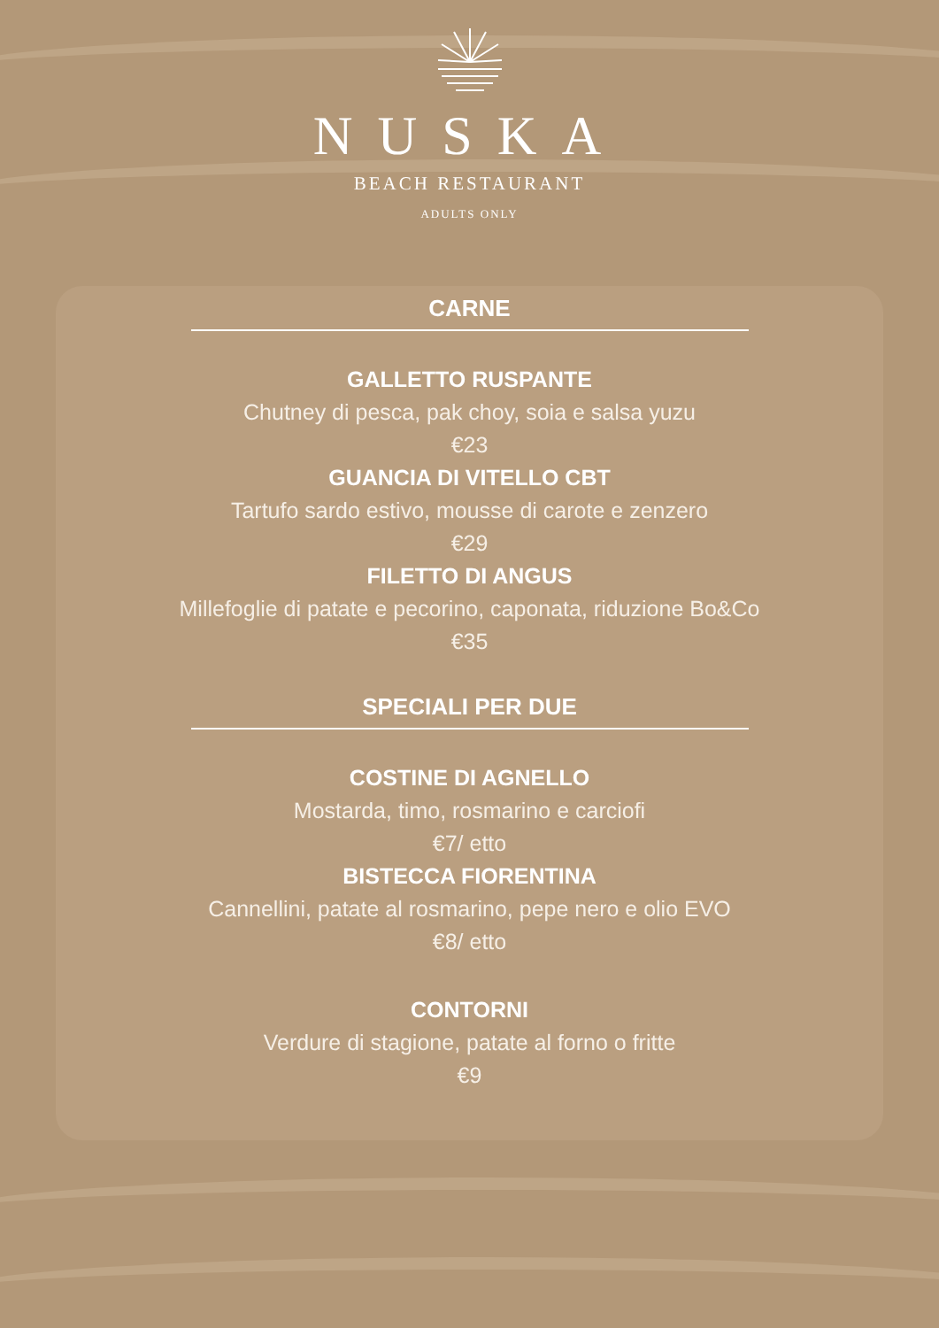NUSKA
BEACH RESTAURANT
ADULTS ONLY
CARNE
GALLETTO RUSPANTE
Chutney di pesca, pak choy, soia e salsa yuzu
€23
GUANCIA DI VITELLO CBT
Tartufo sardo estivo, mousse di carote e zenzero
€29
FILETTO DI ANGUS
Millefoglie di patate e pecorino, caponata, riduzione Bo&Co
€35
SPECIALI PER DUE
COSTINE DI AGNELLO
Mostarda, timo, rosmarino e carciofi
€7/ etto
BISTECCA FIORENTINA
Cannellini, patate al rosmarino, pepe nero e olio EVO
€8/ etto
CONTORNI
Verdure di stagione, patate al forno o fritte
€9